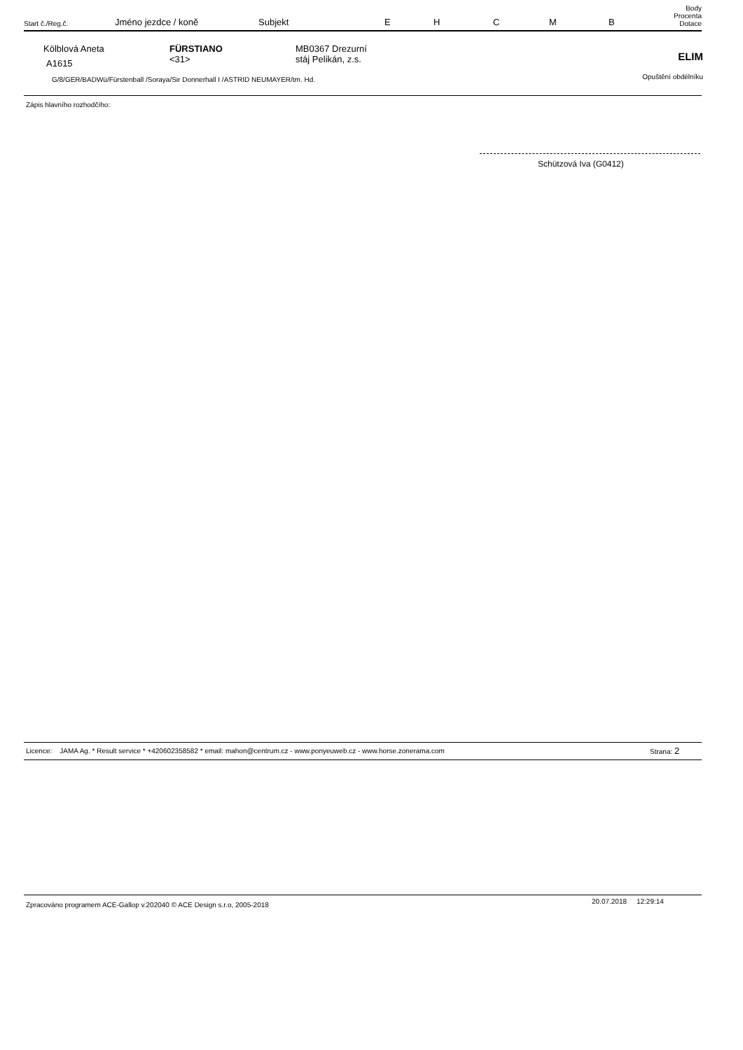| Start č./Reg.č. | Jméno jezdce / koně | Subjekt | E | H | C | M | B | Body Procenta Dotace |
| Kölblová Aneta A1615 | FÜRSTIANO <31> | MB0367 Drezurní stáj Pelikán, z.s. | ELIM |
| G/8/GER/BADWü/Fürstenball /Soraya/Sir Donnerhall I /ASTRID NEUMAYER/tm. Hd. | | | Opuštění obdélníku |
Zápis hlavního rozhodčího:
Schützová Iva (G0412)
Licence: JAMA Ag. * Result service * +420602358582 * email: mahon@centrum.cz - www.ponyeuweb.cz - www.horse.zonerama.com
Strana: 2
Zpracováno programem ACE-Gallop v.202040 © ACE Design s.r.o, 2005-2018
20.07.2018 12:29:14